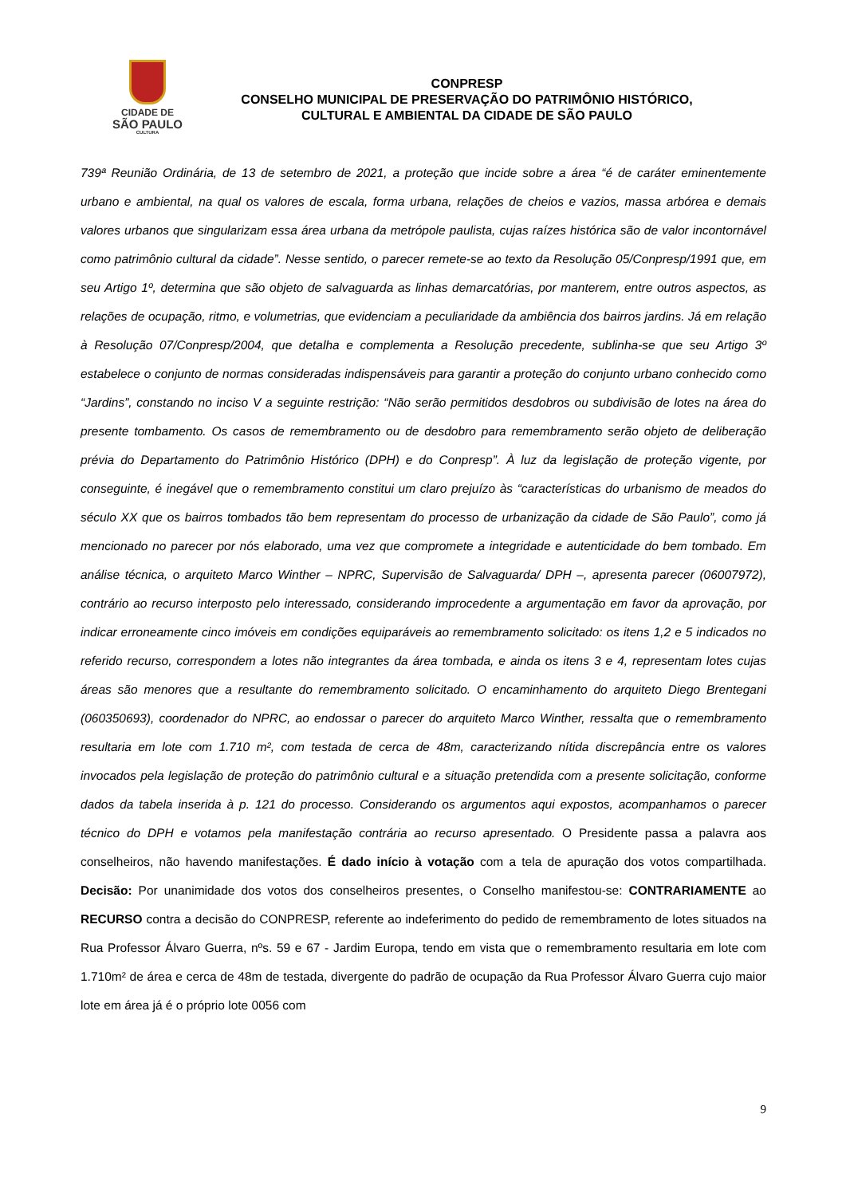CIDADE DE
SÃO PAULO
CULTURA
CONPRESP
CONSELHO MUNICIPAL DE PRESERVAÇÃO DO PATRIMÔNIO HISTÓRICO,
CULTURAL E AMBIENTAL DA CIDADE DE SÃO PAULO
739ª Reunião Ordinária, de 13 de setembro de 2021, a proteção que incide sobre a área “é de caráter eminentemente urbano e ambiental, na qual os valores de escala, forma urbana, relações de cheios e vazios, massa arbórea e demais valores urbanos que singularizam essa área urbana da metrópole paulista, cujas raízes histórica são de valor incontornável como patrimônio cultural da cidade”. Nesse sentido, o parecer remete-se ao texto da Resolução 05/Conpresp/1991 que, em seu Artigo 1º, determina que são objeto de salvaguarda as linhas demarcatórias, por manterem, entre outros aspectos, as relações de ocupação, ritmo, e volumetrias, que evidenciam a peculiaridade da ambiência dos bairros jardins. Já em relação à Resolução 07/Conpresp/2004, que detalha e complementa a Resolução precedente, sublinha-se que seu Artigo 3º estabelece o conjunto de normas consideradas indispensáveis para garantir a proteção do conjunto urbano conhecido como “Jardins”, constando no inciso V a seguinte restrição: “Não serão permitidos desdobros ou subdivisão de lotes na área do presente tombamento. Os casos de remembramento ou de desdobro para remembramento serão objeto de deliberação prévia do Departamento do Patrimônio Histórico (DPH) e do Conpresp”. À luz da legislação de proteção vigente, por conseguinte, é inegável que o remembramento constitui um claro prejuízo às “características do urbanismo de meados do século XX que os bairros tombados tão bem representam do processo de urbanização da cidade de São Paulo”, como já mencionado no parecer por nós elaborado, uma vez que compromete a integridade e autenticidade do bem tombado. Em análise técnica, o arquiteto Marco Winther – NPRC, Supervisão de Salvaguarda/ DPH –, apresenta parecer (06007972), contrário ao recurso interposto pelo interessado, considerando improcedente a argumentação em favor da aprovação, por indicar erroneamente cinco imóveis em condições equiparáveis ao remembramento solicitado: os itens 1,2 e 5 indicados no referido recurso, correspondem a lotes não integrantes da área tombada, e ainda os itens 3 e 4, representam lotes cujas áreas são menores que a resultante do remembramento solicitado. O encaminhamento do arquiteto Diego Brentegani (060350693), coordenador do NPRC, ao endossar o parecer do arquiteto Marco Winther, ressalta que o remembramento resultaria em lote com 1.710 m², com testada de cerca de 48m, caracterizando nítida discrepância entre os valores invocados pela legislação de proteção do patrimônio cultural e a situação pretendida com a presente solicitação, conforme dados da tabela inserida à p. 121 do processo. Considerando os argumentos aqui expostos, acompanhamos o parecer técnico do DPH e votamos pela manifestação contrária ao recurso apresentado. O Presidente passa a palavra aos conselheiros, não havendo manifestações. É dado início à votação com a tela de apuração dos votos compartilhada. Decisão: Por unanimidade dos votos dos conselheiros presentes, o Conselho manifestou-se: CONTRARIAMENTE ao RECURSO contra a decisão do CONPRESP, referente ao indeferimento do pedido de remembramento de lotes situados na Rua Professor Álvaro Guerra, nºs. 59 e 67 - Jardim Europa, tendo em vista que o remembramento resultaria em lote com 1.710m² de área e cerca de 48m de testada, divergente do padrão de ocupação da Rua Professor Álvaro Guerra cujo maior lote em área já é o próprio lote 0056 com
9